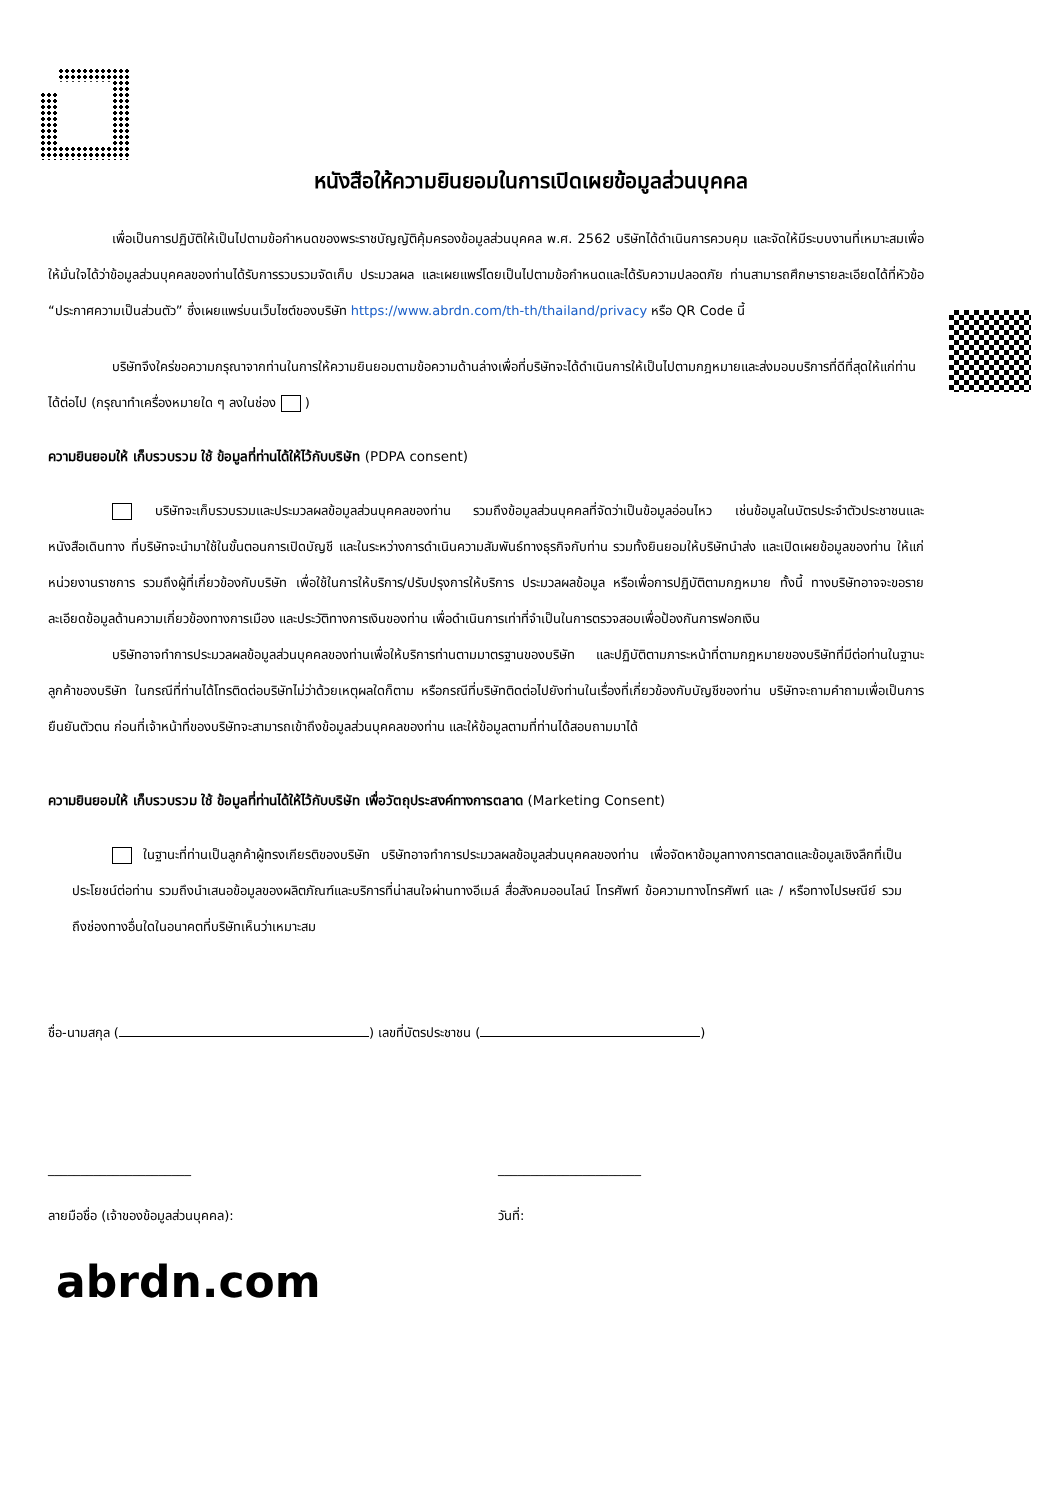หนังสือให้ความยินยอมในการเปิดเผยข้อมูลส่วนบุคคล
เพื่อเป็นการปฏิบัติให้เป็นไปตามข้อกำหนดของพระราชบัญญัติคุ้มครองข้อมูลส่วนบุคคล พ.ศ. 2562 บริษัทได้ดำเนินการควบคุม และจัดให้มีระบบงานที่เหมาะสมเพื่อให้มั่นใจได้ว่าข้อมูลส่วนบุคคลของท่านได้รับการรวบรวมจัดเก็บ ประมวลผล และเผยแพร่โดยเป็นไปตามข้อกำหนดและได้รับความปลอดภัย ท่านสามารถศึกษารายละเอียดได้ที่หัวข้อ “ประกาศความเป็นส่วนตัว” ซึ่งเผยแพร่บนเว็บไซต์ของบริษัท https://www.abrdn.com/th-th/thailand/privacy หรือ QR Code นี้
บริษัทจึงใคร่ขอความกรุณาจากท่านในการให้ความยินยอมตามข้อความด้านล่างเพื่อที่บริษัทจะได้ดำเนินการให้เป็นไปตามกฎหมายและส่งมอบบริการที่ดีที่สุดให้แก่ท่านได้ต่อไป (กรุณาทำเครื่องหมายใด ๆ ลงในช่อง )
ความยินยอมให้ เก็บรวบรวม ใช้ ข้อมูลที่ท่านได้ให้ไว้กับบริษัท (PDPA consent)
บริษัทจะเก็บรวบรวมและประมวลผลข้อมูลส่วนบุคคลของท่าน รวมถึงข้อมูลส่วนบุคคลที่จัดว่าเป็นข้อมูลอ่อนไหว เช่นข้อมูลในบัตรประจำตัวประชาชนและหนังสือเดินทาง ที่บริษัทจะนำมาใช้ในขั้นตอนการเปิดบัญชี และในระหว่างการดำเนินความสัมพันธ์ทางธุรกิจกับท่าน รวมทั้งยินยอมให้บริษัทนำส่ง และเปิดเผยข้อมูลของท่าน ให้แก่หน่วยงานราชการ รวมถึงผู้ที่เกี่ยวข้องกับบริษัท เพื่อใช้ในการให้บริการ/ปรับปรุงการให้บริการ ประมวลผลข้อมูล หรือเพื่อการปฏิบัติตามกฎหมาย ทั้งนี้ ทางบริษัทอาจจะขอรายละเอียดข้อมูลด้านความเกี่ยวข้องทางการเมือง และประวัติทางการเงินของท่าน เพื่อดำเนินการเท่าที่จำเป็นในการตรวจสอบเพื่อป้องกันการฟอกเงิน
บริษัทอาจทำการประมวลผลข้อมูลส่วนบุคคลของท่านเพื่อให้บริการท่านตามมาตรฐานของบริษัท และปฏิบัติตามภาระหน้าที่ตามกฎหมายของบริษัทที่มีต่อท่านในฐานะลูกค้าของบริษัท ในกรณีที่ท่านได้โทรติดต่อบริษัทไม่ว่าด้วยเหตุผลใดก็ตาม หรือกรณีที่บริษัทติดต่อไปยังท่านในเรื่องที่เกี่ยวข้องกับบัญชีของท่าน บริษัทจะถามคำถามเพื่อเป็นการยืนยันตัวตน ก่อนที่เจ้าหน้าที่ของบริษัทจะสามารถเข้าถึงข้อมูลส่วนบุคคลของท่าน และให้ข้อมูลตามที่ท่านได้สอบถามมาได้
ความยินยอมให้ เก็บรวบรวม ใช้ ข้อมูลที่ท่านได้ให้ไว้กับบริษัท เพื่อวัตถุประสงค์ทางการตลาด (Marketing Consent)
ในฐานะที่ท่านเป็นลูกค้าผู้ทรงเกียรติของบริษัท บริษัทอาจทำการประมวลผลข้อมูลส่วนบุคคลของท่าน เพื่อจัดหาข้อมูลทางการตลาดและข้อมูลเชิงลึกที่เป็นประโยชน์ต่อท่าน รวมถึงนำเสนอข้อมูลของผลิตภัณฑ์และบริการที่น่าสนใจผ่านทางอีเมล์ สื่อสังคมออนไลน์ โทรศัพท์ ข้อความทางโทรศัพท์ และ / หรือทางไปรษณีย์ รวมถึงช่องทางอื่นใดในอนาคตที่บริษัทเห็นว่าเหมาะสม
ชื่อ-นามสกุล ( ) เลขที่บัตรประชาชน ( )
______________________ ______________________
ลายมือชื่อ (เจ้าของข้อมูลส่วนบุคคล): วันที่:
abrdn.com